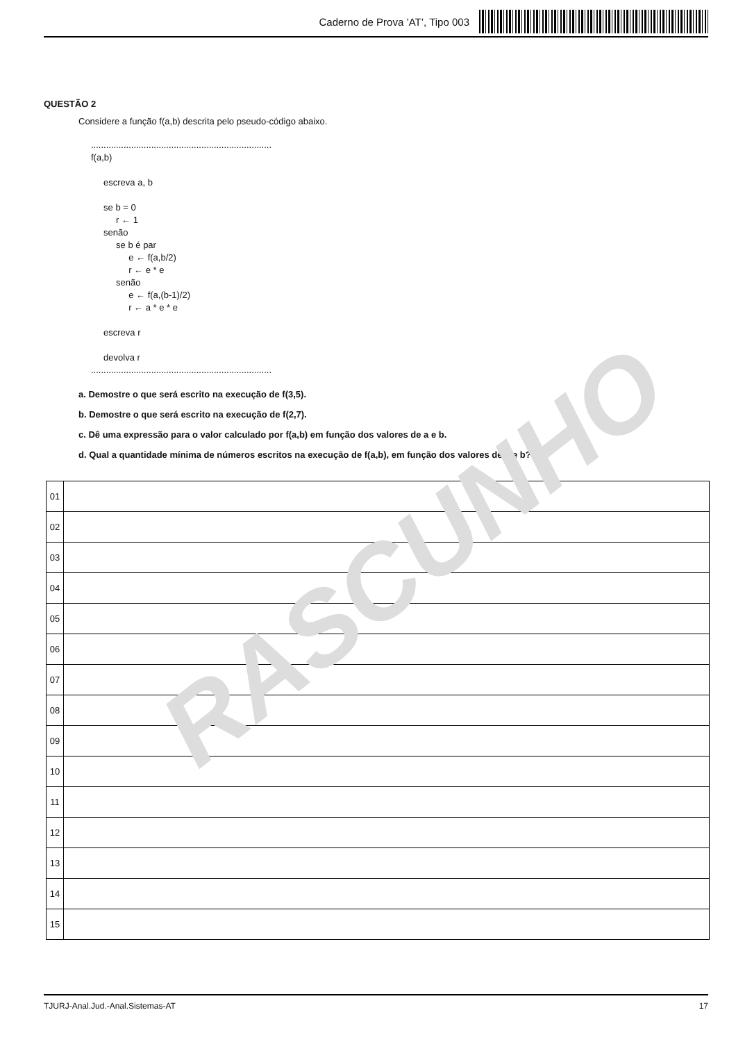Caderno de Prova ’AT’, Tipo 003
QUESTÃO 2
Considere a função f(a,b) descrita pelo pseudo-código abaixo.
........................................................................
f(a,b)

     escreva a, b

     se b = 0
          r ← 1
     senão
          se b é par
               e ← f(a,b/2)
               r ← e * e
          senão
               e ← f(a,(b-1)/2)
               r ← a * e * e

     escreva r

     devolva r
........................................................................
a. Demostre o que será escrito na execução de f(3,5).
b. Demostre o que será escrito na execução de f(2,7).
c. Dê uma expressão para o valor calculado por f(a,b) em função dos valores de a e b.
d. Qual a quantidade mínima de números escritos na execução de f(a,b), em função dos valores de a e b?
| 01 | |
| 02 | |
| 03 | |
| 04 | |
| 05 | |
| 06 | |
| 07 | |
| 08 | |
| 09 | |
| 10 | |
| 11 | |
| 12 | |
| 13 | |
| 14 | |
| 15 | |
RASCUNHO
TJURJ-Anal.Jud.-Anal.Sistemas-AT 17